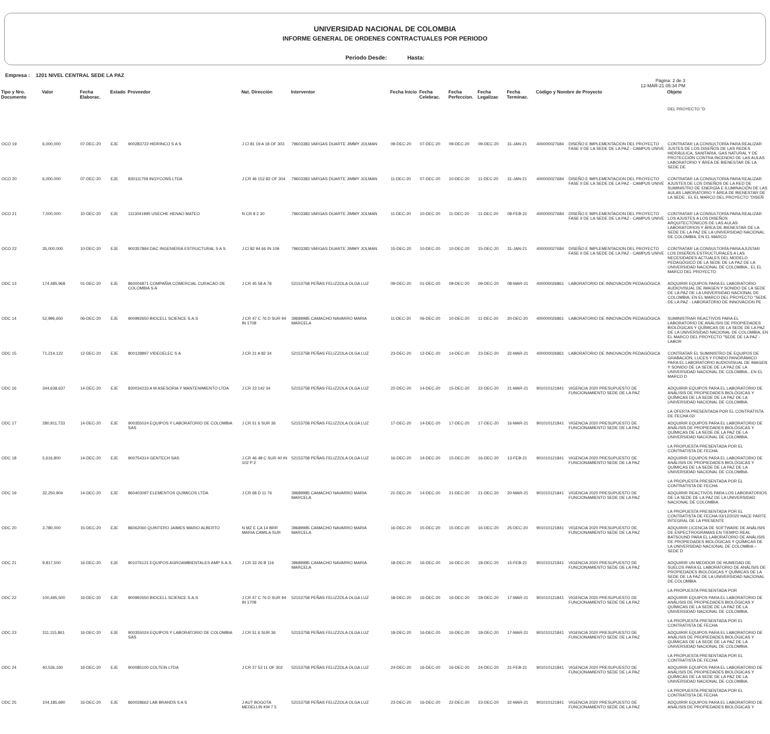UNIVERSIDAD NACIONAL DE COLOMBIA
INFORME GENERAL DE ORDENES CONTRACTUALES POR PERIODO
Periodo Desde: Hasta:
Empresa : 1201 NIVEL CENTRAL SEDE LA PAZ
Pàgina: 2 de 3
12-MAR-21 05:34 PM
| Tipo y Nro. Documento | Valor | Fecha Elaborac. | Estado | Proveedor | Nat. Direcciòn | Interventor | Fecha Inicio | Fecha Celebrac. | Fecha Perfeccion. | Fecha Legalizac | Fecha Terminac. | Còdigo y Nombre de Proyecto | | Objeto |
| --- | --- | --- | --- | --- | --- | --- | --- | --- | --- | --- | --- | --- | --- | --- |
| | | | | | | | | | | | | | | DEL PROYECTO "D |
| OCO 19 | 6,000,000 | 07-DEC-20 | EJE | 900283722 HIDRINCO S A S | J Cl 81 19 A 18 OF 303 | 79603383 VARGAS DUARTE JIMMY JOLMAN | 09-DEC-20 | 07-DEC-20 | 09-DEC-20 | 09-DEC-20 | 31-JAN-21 | 400000027684 | DISEÑO E IMPLEMENTACION DEL PROYECTO FASE II DE LA SEDE DE LA PAZ - CAMPUS UNIVE | CONTRATAR LA CONSULTORÍA PARA REALIZAR JUSTES DE LOS DISEÑOS DE LAS REDES HIDRÁULICA, SANITARIA, GAS NATURAL Y DE PROTECCIÓN CONTRA INCENDIO DE LAS AULAS LABORATORIO Y ÁREA DE BIENESTAR DE LA SEDE DE |
| OCO 20 | 6,000,000 | 07-DEC-20 | EJE | 830111759 INGYCONS LTDA | J CR 46 152 82 OF 304 | 79603383 VARGAS DUARTE JIMMY JOLMAN | 11-DEC-20 | 07-DEC-20 | 10-DEC-20 | 11-DEC-20 | 31-JAN-21 | 400000027684 | DISEÑO E IMPLEMENTACION DEL PROYECTO FASE II DE LA SEDE DE LA PAZ - CAMPUS UNIVE | CONTRATAR LA CONSULTORIA PARA REALIZAR AJUSTES DE LOS DISEÑOS DE LA RED DE SUMINISTRO DE ENERGÍA E ILUMINACIÓN DE LAS AULAS LABORATORIO Y ÁREA DE BIENESTAR DE LA SEDE , EL EL MARCO DEL PROYECTO "DISEÑ |
| OCO 21 | 7,000,000 | 10-DEC-20 | EJE | 1113041995 USECHE HENAO MATEO | N CR 8 2 30 | 79603383 VARGAS DUARTE JIMMY JOLMAN | 11-DEC-20 | 10-DEC-20 | 11-DEC-20 | 11-DEC-20 | 08-FEB-21 | 400000027684 | DISEÑO E IMPLEMENTACION DEL PROYECTO FASE II DE LA SEDE DE LA PAZ - CAMPUS UNIVE | CONTRATAR LA CONSULTORÍA PARA REALIZAR LOS AJUSTES A LOS DISEÑOS ARQUITECTÓNICOS DE LAS AULAS LABORATORIOS Y ÁREA DE BIENESTAR DE LA SEDE DE LA PAZ DE LA UNIVERSIDAD NACIONAL DE COLOMBIA. EN EL MARCO |
| OCO 22 | 35,000,000 | 10-DEC-20 | EJE | 900357894 DAC INGENIERIA ESTRUCTURAL S A S | J Cl 82 94 66 IN 109 | 79603383 VARGAS DUARTE JIMMY JOLMAN | 15-DEC-20 | 10-DEC-20 | 10-DEC-20 | 15-DEC-20 | 31-JAN-21 | 400000027684 | DISEÑO E IMPLEMENTACION DEL PROYECTO FASE II DE LA SEDE DE LA PAZ - CAMPUS UNIVE | CONTRATAR LA CONSULTORÍA PARA AJUSTAR LOS DISEÑOS ESTRUCTURALES A LAS NECESIDADES ACTUALES DEL MODELO PEDAGÓGICO DE LA SEDE DE LA PAZ DE LA UNIVERSIDAD NACIONAL DE COLOMBIA., EL EL MARCO DEL PROYECTO |
| ODC 13 | 174,485,968 | 01-DEC-20 | EJE | 860004871 COMPAÑIA COMERCIAL CURACAO DE COLOMBIA S A | J CR 45 58 A 78 | 52153758 PEÑAS FELIZZOLA OLGA LUZ | 09-DEC-20 | 01-DEC-20 | 09-DEC-20 | 09-DEC-20 | 08-MAR-21 | 400000026861 | LABORATORIO DE INNOVACIÓN PEDAGÓGICA | ADQUIRIR EQUIPOS PARA EL LABORATORIO AUDIOVISUAL DE IMAGEN Y SONIDO DE LA SEDE DE LA PAZ DE LA UNIVERSIDAD NACIONAL DE COLOMBIA, EN EL MARCO DEL PROYECTO "SEDE DE LA PAZ - LABORATORIO DE INNOVACION PE |
| ODC 14 | 52,996,650 | 06-DEC-20 | EJE | 900992650 BIOCELL SCIENCE S.A.S | J CR 47 C 76 D SUR 94 IN 1708 | 39689985 CAMACHO NAVARRO MARIA MARCELA | 11-DEC-20 | 06-DEC-20 | 10-DEC-20 | 11-DEC-20 | 20-DEC-20 | 400000026861 | LABORATORIO DE INNOVACIÓN PEDAGÓGICA | SUMINISTRAR REACTIVOS PARA EL LABORATORIO DE ANÁLISIS DE PROPIEDADES BIOLÓGICAS Y QUÍMICAS DE LA SEDE DE LA PAZ DE LA UNIVERSIDAD NACIONAL DE COLOMBIA, EN EL MARCO DEL PROYECTO "SEDE DE LA PAZ - LABOR |
| ODC 15 | 71,214,122 | 12-DEC-20 | EJE | 800128897 VIDEOELEC S A | J CR 21 A 82 34 | 52153758 PEÑAS FELIZZOLA OLGA LUZ | 23-DEC-20 | 12-DEC-20 | 14-DEC-20 | 23-DEC-20 | 22-MAR-21 | 400000026861 | LABORATORIO DE INNOVACIÓN PEDAGÓGICA | CONTRATAR EL SUMINISTRO DE EQUIPOS DE GRABACIÓN, LUCES Y FONDO PANORÁMICO PARA EL LABORATORIO AUDIOVISUAL DE IMAGEN Y SONIDO DE LA SEDE DE LA PAZ DE LA UNIVERSIDAD NACIONAL DE COLOMBIA., EN EL MARCO D |
| ODC 16 | 344,638,637 | 14-DEC-20 | EJE | 830034233 A M ASESORIA Y MANTENIMIENTO LTDA | J CR 23 142 34 | 52153758 PEÑAS FELIZZOLA OLGA LUZ | 22-DEC-20 | 14-DEC-20 | 15-DEC-20 | 22-DEC-20 | 21-MAR-21 | 901010121841 | VIGENCIA 2020 PRESUPUESTO DE FUNCIONAMIENTO SEDE DE LA PAZ | ADQUIRIR EQUIPOS PARA EL LABORATORIO DE ANÁLISIS DE PROPIEDADES BIOLÓGICAS Y QUÍMICAS DE LA SEDE DE LA PAZ DE LA UNIVERSIDAD NACIONAL DE COLOMBIA. LA OFERTA PRESENTADA POR EL CONTRATISTA DE FECHA 02/ |
| ODC 17 | 280,911,733 | 14-DEC-20 | EJE | 900355024 EQUIPOS Y LABORATORIO DE COLOMBIA SAS | J CR 51 6 SUR 36 | 52153758 PEÑAS FELIZZOLA OLGA LUZ | 17-DEC-20 | 14-DEC-20 | 17-DEC-20 | 17-DEC-20 | 16-MAR-21 | 901010121841 | VIGENCIA 2020 PRESUPUESTO DE FUNCIONAMIENTO SEDE DE LA PAZ | ADQUIRIR EQUIPOS PARA EL LABORATORIO DE ANÁLISIS DE PROPIEDADES BIOLÓGICAS Y QUÍMICAS DE LA SEDE DE LA PAZ DE LA UNIVERSIDAD NACIONAL DE COLOMBIA. LA PROPUESTA PRESENTADA POR EL CONTRATISTA DE FECHA |
| ODC 18 | 5,616,800 | 14-DEC-20 | EJE | 900754314 GENTECH SAS | J CR 46 48 C SUR 40 IN 102 P 2 | 52153758 PEÑAS FELIZZOLA OLGA LUZ | 16-DEC-20 | 14-DEC-20 | 15-DEC-20 | 16-DEC-20 | 13-FEB-21 | 901010121841 | VIGENCIA 2020 PRESUPUESTO DE FUNCIONAMIENTO SEDE DE LA PAZ | ADQUIRIR EQUIPOS PARA EL LABORATORIO DE ANÁLISIS DE PROPIEDADES BIOLÓGICAS Y QUÍMICAS DE LA SEDE DE LA PAZ DE LA UNIVERSIDAD NACIONAL DE COLOMBIA. LA PROPUESTA PRESENTADA POR EL CONTRATISTA DE FECHA |
| ODC 19 | 32,250,904 | 14-DEC-20 | EJE | 860403097 ELEMENTOS QUIMICOS LTDA | J CR 68 D 11 76 | 39689985 CAMACHO NAVARRO MARIA MARCELA | 21-DEC-20 | 14-DEC-20 | 21-DEC-20 | 21-DEC-20 | 20-MAR-21 | 901010121841 | VIGENCIA 2020 PRESUPUESTO DE FUNCIONAMIENTO SEDE DE LA PAZ | ADQUIRIR REACTIVOS PARA LOS LABORATORIOS DE LA SEDE DE LA PAZ DE LA UNIVERSIDAD NACIONAL DE COLOMBIA. LA PROPUESTA PRESENTADA POR EL CONTRATISTA DE FECHA 03/12/2020 HACE PARTE INTEGRAL DE LA PRESENTE |
| ODC 20 | 3,780,000 | 15-DEC-20 | EJE | 86062060 QUINTERO JAIMES MARIO ALBERTO | N MZ E CA 14 BRR MARIA CAMILA SUR | 39689985 CAMACHO NAVARRO MARIA MARCELA | 16-DEC-20 | 15-DEC-20 | 15-DEC-20 | 16-DEC-20 | 25-DEC-20 | 901010121841 | VIGENCIA 2020 PRESUPUESTO DE FUNCIONAMIENTO SEDE DE LA PAZ | ADQUIRIR LICENCIA DE SOFTWARE DE ANÁLISIS DE ESPECTROGRAMAS EN TIEMPO REAL BATSOUND PARA EL LABORATORIO DE ANÁLISIS DE PROPIEDADES BIOLÓGICAS Y QUÍMICAS DE LA UNIVERSIDAD NACIONAL DE COLOMBIA – SEDE D |
| ODC 21 | 9,817,500 | 16-DEC-20 | EJE | 901076121 EQUIPOS AGROAMBIENTALES AMP S.A.S. | J CR 33 26 B 116 | 39689985 CAMACHO NAVARRO MARIA MARCELA | 18-DEC-20 | 16-DEC-20 | 16-DEC-20 | 18-DEC-20 | 15-FEB-21 | 901010121841 | VIGENCIA 2020 PRESUPUESTO DE FUNCIONAMIENTO SEDE DE LA PAZ | ADQUIRIR UN MEDIDOR DE HUMEDAD DE SUELOS PARA EL LABORATORIO DE ANÁLISIS DE PROPIEDADES BIOLÓGICAS Y QUÍMICAS DE LA SEDE DE LA PAZ DE LA UNIVERSIDAD NACIONAL DE COLOMBIA. LA PROPUESTA PRESENTADA POR |
| ODC 22 | 100,495,500 | 16-DEC-20 | EJE | 900992650 BIOCELL SCIENCE S.A.S | J CR 47 C 76 D SUR 94 IN 1708 | 52153758 PEÑAS FELIZZOLA OLGA LUZ | 18-DEC-20 | 16-DEC-20 | 16-DEC-20 | 18-DEC-20 | 17-MAR-21 | 901010121841 | VIGENCIA 2020 PRESUPUESTO DE FUNCIONAMIENTO SEDE DE LA PAZ | ADQUIRIR EQUIPOS PARA EL LABORATORIO DE ANÁLISIS DE PROPIEDADES BIOLÓGICAS Y QUÍMICAS DE LA SEDE DE LA PAZ DE LA UNIVERSIDAD NACIONAL DE COLOMBIA. LA PROPUESTA PRESENTADA POR EL CONTRATISTA DE FECHA |
| ODC 23 | 311,115,861 | 16-DEC-20 | EJE | 900355024 EQUIPOS Y LABORATORIO DE COLOMBIA SAS | J CR 51 6 SUR 36 | 52153758 PEÑAS FELIZZOLA OLGA LUZ | 18-DEC-20 | 16-DEC-20 | 16-DEC-20 | 18-DEC-20 | 17-MAR-21 | 901010121841 | VIGENCIA 2020 PRESUPUESTO DE FUNCIONAMIENTO SEDE DE LA PAZ | ADQUIRIR EQUIPOS PARA EL LABORATORIO DE ANÁLISIS DE PROPIEDADES BIOLÓGICAS Y QUÍMICAS DE LA SEDE DE LA PAZ DE LA UNIVERSIDAD NACIONAL DE COLOMBIA. LA PROPUESTA PRESENTADA POR EL CONTRATISTA DE FECHA |
| ODC 24 | 40,536,160 | 16-DEC-20 | EJE | 900085100 COLTEIN LTDA | J CR 27 53 11 OF 302 | 52153758 PEÑAS FELIZZOLA OLGA LUZ | 24-DEC-20 | 16-DEC-20 | 16-DEC-20 | 24-DEC-20 | 21-FEB-21 | 901010121841 | VIGENCIA 2020 PRESUPUESTO DE FUNCIONAMIENTO SEDE DE LA PAZ | ADQUIRIR EQUIPOS PARA EL LABORATORIO DE ANÁLISIS DE PROPIEDADES BIOLÓGICAS Y QUÍMICAS DE LA SEDE DE LA PAZ DE LA UNIVERSIDAD NACIONAL DE COLOMBIA. LA PROPUESTA PRESENTADA POR EL CONTRATISTA DE FECHA |
| ODC 25 | 104,185,690 | 16-DEC-20 | EJE | 860028662 LAB BRANDS S A S | J AUT BOGOTA MEDELLIN KM 7 5 | 52153758 PEÑAS FELIZZOLA OLGA LUZ | 23-DEC-20 | 16-DEC-20 | 22-DEC-20 | 23-DEC-20 | 22-MAR-21 | 901010121841 | VIGENCIA 2020 PRESUPUESTO DE FUNCIONAMIENTO SEDE DE LA PAZ | ADQUIRIR EQUIPOS PARA EL LABORATORIO DE ANÁLISIS DE PROPIEDADES BIOLÓGICAS Y |